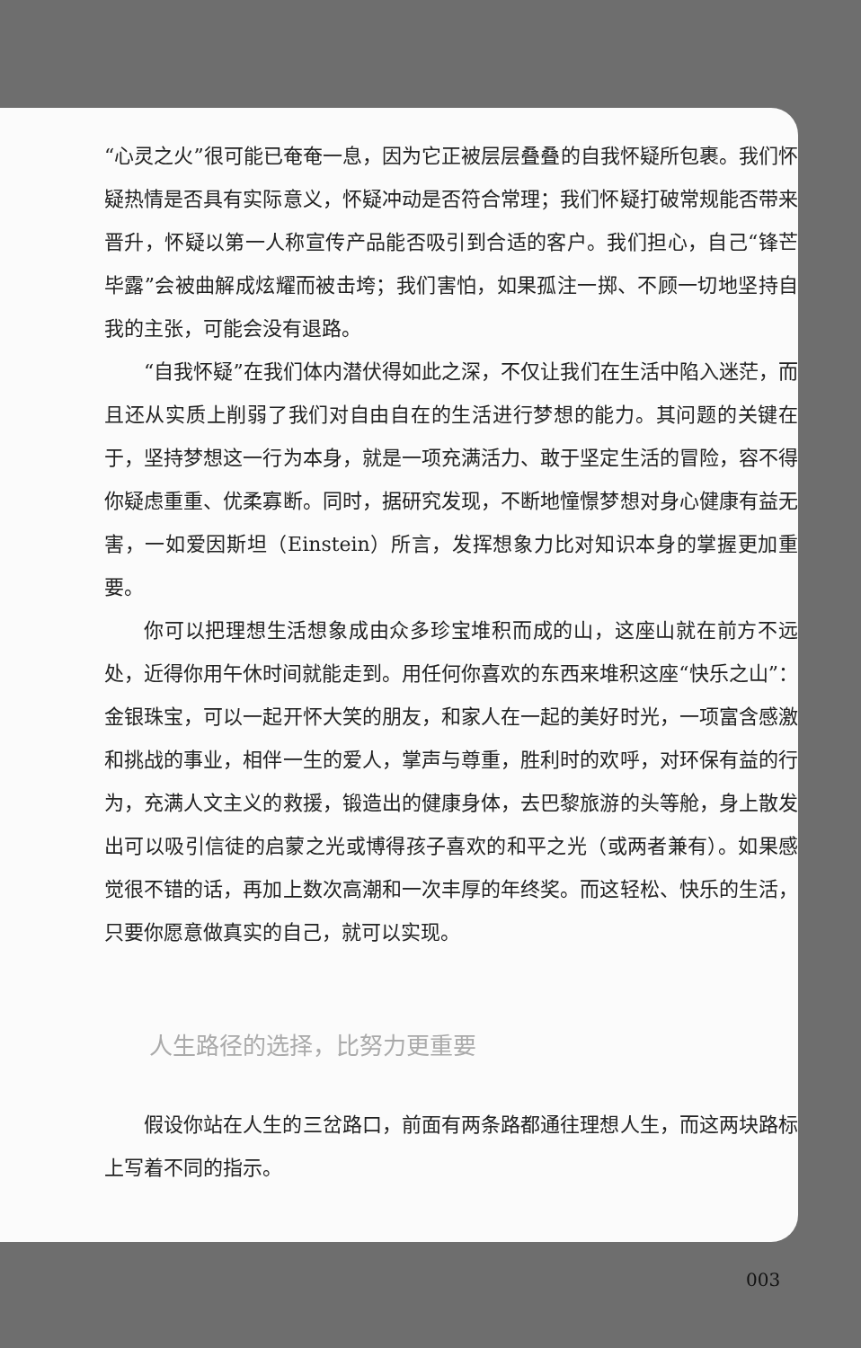“心灵之火”很可能已奄奄一息，因为它正被层层叠叠的自我怀疑所包裹。我们怀疑热情是否具有实际意义，怀疑冲动是否符合常理；我们怀疑打破常规能否带来晋升，怀疑以第一人称宣传产品能否吸引到合适的客户。我们担心，自己“锋芒毕露”会被曲解成炫耀而被击垮；我们害怕，如果孤注一掷、不顾一切地坚持自我的主张，可能会没有退路。
“自我怀疑”在我们体内潜伏得如此之深，不仅让我们在生活中陷入迷茫，而且还从实质上削弱了我们对自由自在的生活进行梦想的能力。其问题的关键在于，坚持梦想这一行为本身，就是一项充满活力、敢于坚定生活的冒险，容不得你疑虑重重、优柔寡断。同时，据研究发现，不断地憧憬梦想对身心健康有益无害，一如爱因斯坦（Einstein）所言，发挥想象力比对知识本身的掌握更加重要。
你可以把理想生活想象成由众多珍宝堆积而成的山，这座山就在前方不远处，近得你用午休时间就能走到。用任何你喜欢的东西来堆积这座“快乐之山”：金银珠宝，可以一起开怀大笑的朋友，和家人在一起的美好时光，一项富含感激和挑战的事业，相伴一生的爱人，掌声与尊重，胜利时的欢呼，对环保有益的行为，充满人文主义的救援，锻造出的健康身体，去巴黎旅游的头等舱，身上散发出可以吸引信徒的启蒙之光或博得孩子喜欢的和平之光（或两者兼有）。如果感觉很不错的话，再加上数次高潮和一次丰厚的年终奖。而这轻松、快乐的生活，只要你愿意做真实的自己，就可以实现。
人生路径的选择，比努力更重要
假设你站在人生的三岔路口，前面有两条路都通往理想人生，而这两块路标上写着不同的指示。
003